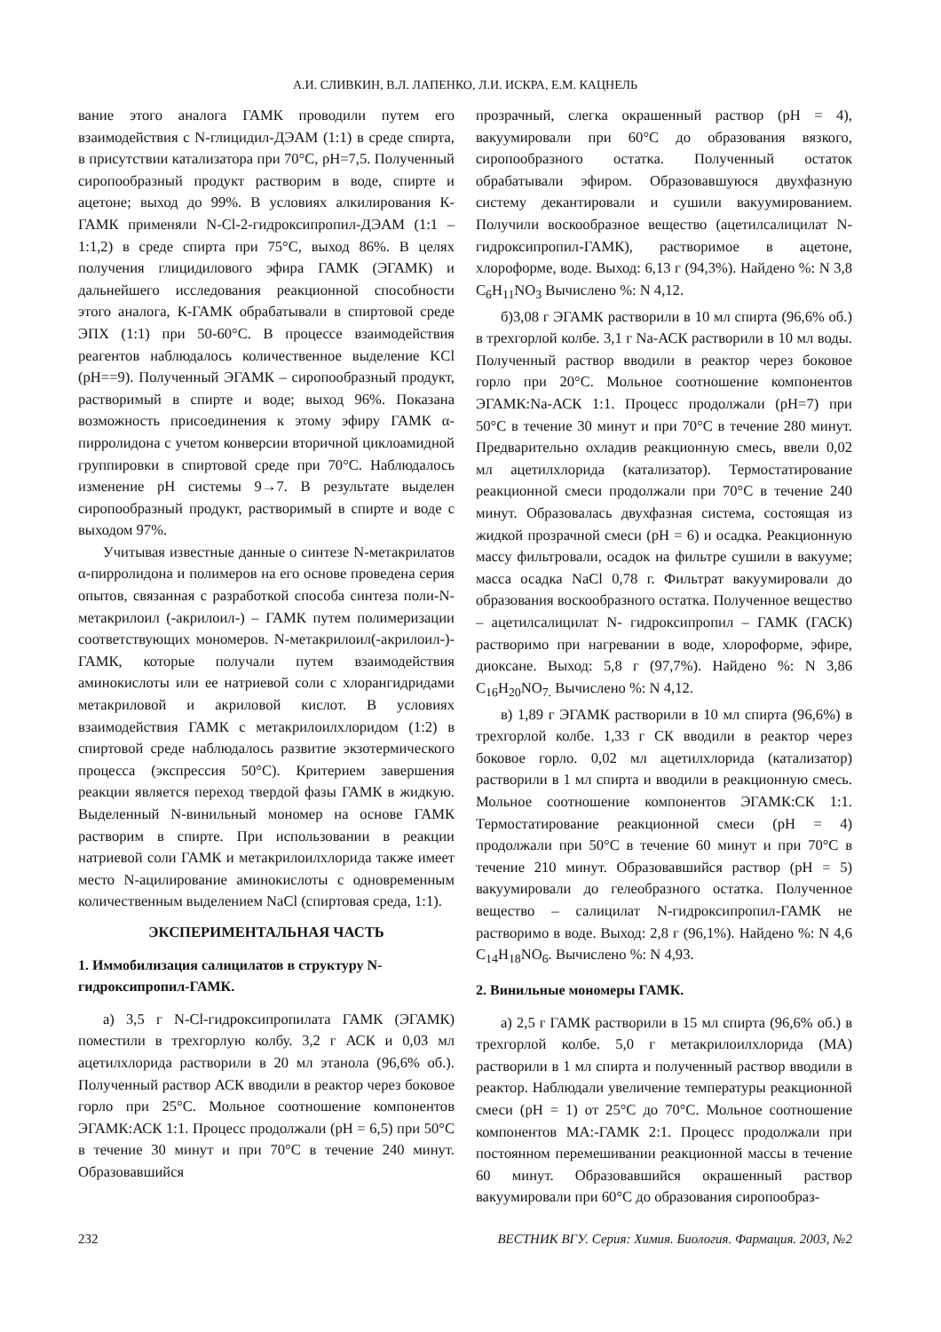А.И. СЛИВКИН, В.Л. ЛАПЕНКО, Л.И. ИСКРА, Е.М. КАЦНЕЛЬ
вание этого аналога ГАМК проводили путем его взаимодействия с N-глицидил-ДЭАМ (1:1) в среде спирта, в присутствии катализатора при 70°С, pH=7,5. Полученный сиропообразный продукт растворим в воде, спирте и ацетоне; выход до 99%. В условиях алкилирования К-ГАМК применяли N-Cl-2-гидроксипропил-ДЭАМ (1:1 – 1:1,2) в среде спирта при 75°С, выход 86%. В целях получения глицидилового эфира ГАМК (ЭГАМК) и дальнейшего исследования реакционной способности этого аналога, К-ГАМК обрабатывали в спиртовой среде ЭПХ (1:1) при 50-60°С. В процессе взаимодействия реагентов наблюдалось количественное выделение KCl (pH==9). Полученный ЭГАМК – сиропообразный продукт, растворимый в спирте и воде; выход 96%. Показана возможность присоединения к этому эфиру ГАМК α-пирролидона с учетом конверсии вторичной циклоамидной группировки в спиртовой среде при 70°С. Наблюдалось изменение pH системы 9→7. В результате выделен сиропообразный продукт, растворимый в спирте и воде с выходом 97%.
Учитывая известные данные о синтезе N-метакрилатов α-пирролидона и полимеров на его основе проведена серия опытов, связанная с разработкой способа синтеза поли-N-метакрилоил (-акрилоил-) – ГАМК путем полимеризации соответствующих мономеров. N-метакрилоил(-акрилоил-)-ГАМК, которые получали путем взаимодействия аминокислоты или ее натриевой соли с хлорангидридами метакриловой и акриловой кислот. В условиях взаимодействия ГАМК с метакрилоилхлоридом (1:2) в спиртовой среде наблюдалось развитие экзотермического процесса (экспрессия 50°С). Критерием завершения реакции является переход твердой фазы ГАМК в жидкую. Выделенный N-винильный мономер на основе ГАМК растворим в спирте. При использовании в реакции натриевой соли ГАМК и метакрилоилхлорида также имеет место N-ацилирование аминокислоты с одновременным количественным выделением NaCl (спиртовая среда, 1:1).
ЭКСПЕРИМЕНТАЛЬНАЯ ЧАСТЬ
1. Иммобилизация салицилатов в структуру N-гидроксипропил-ГАМК.
а) 3,5 г N-Cl-гидроксипропилата ГАМК (ЭГАМК) поместили в трехгорлую колбу. 3,2 г АСК и 0,03 мл ацетилхлорида растворили в 20 мл этанола (96,6% об.). Полученный раствор АСК вводили в реактор через боковое горло при 25°С. Мольное соотношение компонентов ЭГАМК:АСК 1:1. Процесс продолжали (pH = 6,5) при 50°С в течение 30 минут и при 70°С в течение 240 минут. Образовавшийся
прозрачный, слегка окрашенный раствор (pH = 4), вакуумировали при 60°С до образования вязкого, сиропообразного остатка. Полученный остаток обрабатывали эфиром. Образовавшуюся двухфазную систему декантировали и сушили вакуумированием. Получили воскообразное вещество (ацетилсалицилат N-гидроксипропил-ГАМК), растворимое в ацетоне, хлороформе, воде. Выход: 6,13 г (94,3%). Найдено %: N 3,8 C<sub>6</sub>H<sub>11</sub>NO<sub>3</sub> Вычислено %: N 4,12.
б)3,08 г ЭГАМК растворили в 10 мл спирта (96,6% об.) в трехгорлой колбе. 3,1 г Na-АСК растворили в 10 мл воды. Полученный раствор вводили в реактор через боковое горло при 20°С. Мольное соотношение компонентов ЭГАМК:Na-АСК 1:1. Процесс продолжали (pH=7) при 50°С в течение 30 минут и при 70°С в течение 280 минут. Предварительно охладив реакционную смесь, ввели 0,02 мл ацетилхлорида (катализатор). Термостатирование реакционной смеси продолжали при 70°С в течение 240 минут. Образовалась двухфазная система, состоящая из жидкой прозрачной смеси (pH = 6) и осадка. Реакционную массу фильтровали, осадок на фильтре сушили в вакууме; масса осадка NaCl 0,78 г. Фильтрат вакуумировали до образования воскообразного остатка. Полученное вещество – ацетилсалицилат N- гидроксипропил – ГАМК (ГАСК) растворимо при нагревании в воде, хлороформе, эфире, диоксане. Выход: 5,8 г (97,7%). Найдено %: N 3,86 C<sub>16</sub>H<sub>20</sub>NO<sub>7.</sub> Вычислено %: N 4,12.
в) 1,89 г ЭГАМК растворили в 10 мл спирта (96,6%) в трехгорлой колбе. 1,33 г СК вводили в реактор через боковое горло. 0,02 мл ацетилхлорида (катализатор) растворили в 1 мл спирта и вводили в реакционную смесь. Мольное соотношение компонентов ЭГАМК:СК 1:1. Термостатирование реакционной смеси (pH = 4) продолжали при 50°С в течение 60 минут и при 70°С в течение 210 минут. Образовавшийся раствор (pH = 5) вакуумировали до гелеобразного остатка. Полученное вещество – салицилат N-гидроксипропил-ГАМК не растворимо в воде. Выход: 2,8 г (96,1%). Найдено %: N 4,6 C<sub>14</sub>H<sub>18</sub>NO<sub>6</sub>. Вычислено %: N 4,93.
2. Винильные мономеры ГАМК.
а) 2,5 г ГАМК растворили в 15 мл спирта (96,6% об.) в трехгорлой колбе. 5,0 г метакрилоилхлорида (МА) растворили в 1 мл спирта и полученный раствор вводили в реактор. Наблюдали увеличение температуры реакционной смеси (pH = 1) от 25°С до 70°С. Мольное соотношение компонентов МА:-ГАМК 2:1. Процесс продолжали при постоянном перемешивании реакционной массы в течение 60 минут. Образовавшийся окрашенный раствор вакуумировали при 60°С до образования сиропообраз-
232 ВЕСТНИК ВГУ. Серия: Химия. Биология. Фармация. 2003, №2